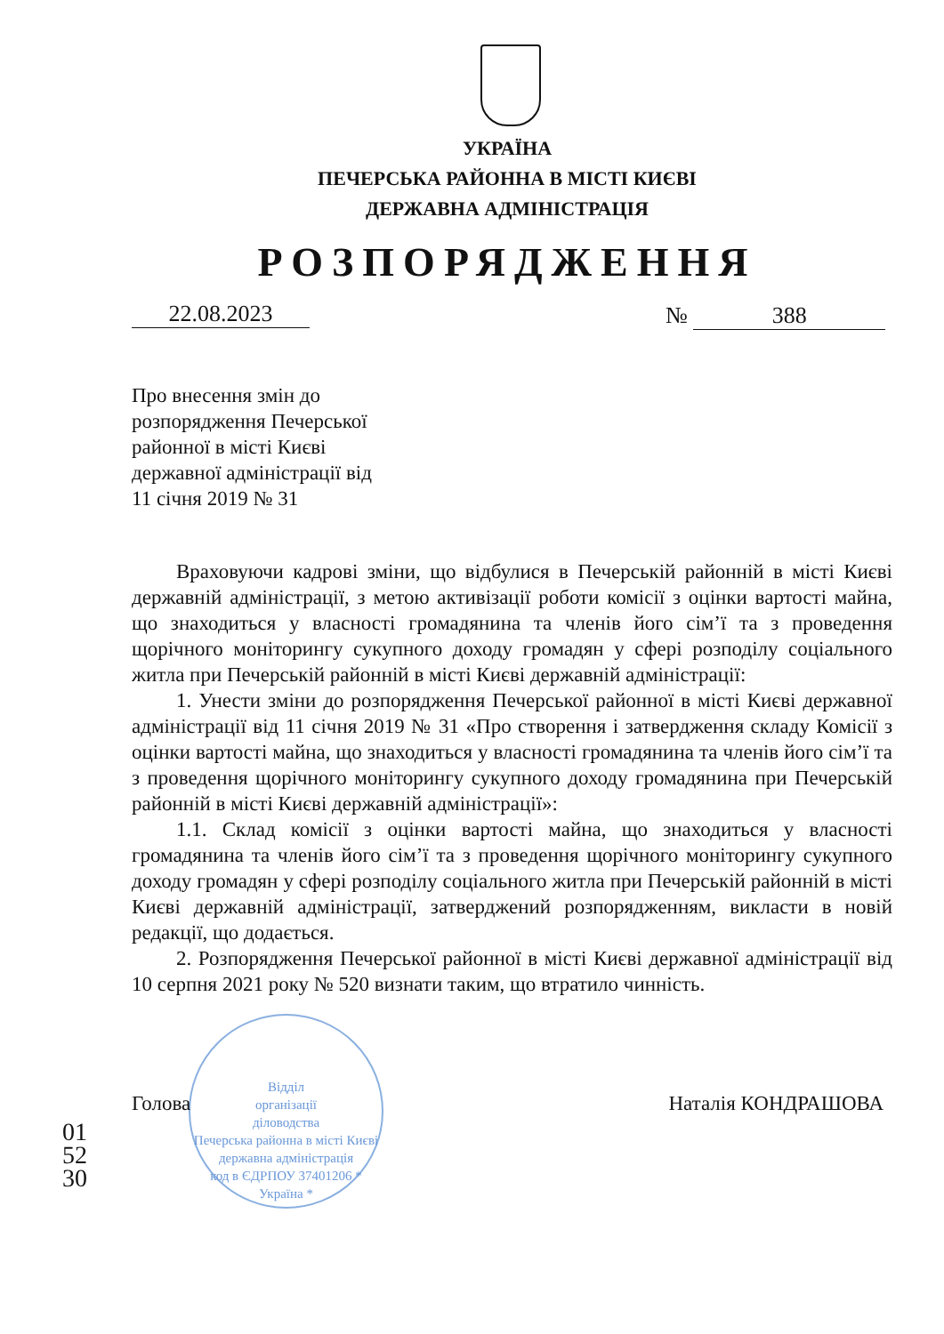УКРАЇНА
ПЕЧЕРСЬКА РАЙОННА В МІСТІ КИЄВІ
ДЕРЖАВНА АДМІНІСТРАЦІЯ
РОЗПОРЯДЖЕННЯ
22.08.2023 № 388
Про внесення змін до
розпорядження Печерської
районної в місті Києві
державної адміністрації від
11 січня 2019 № 31
Враховуючи кадрові зміни, що відбулися в Печерській районній в місті Києві державній адміністрації, з метою активізації роботи комісії з оцінки вартості майна, що знаходиться у власності громадянина та членів його сім’ї та з проведення щорічного моніторингу сукупного доходу громадян у сфері розподілу соціального житла при Печерській районній в місті Києві державній адміністрації:
1. Унести зміни до розпорядження Печерської районної в місті Києві державної адміністрації від 11 січня 2019 № 31 «Про створення і затвердження складу Комісії з оцінки вартості майна, що знаходиться у власності громадянина та членів його сім’ї та з проведення щорічного моніторингу сукупного доходу громадянина при Печерській районній в місті Києві державній адміністрації»:
1.1. Склад комісії з оцінки вартості майна, що знаходиться у власності громадянина та членів його сім’ї та з проведення щорічного моніторингу сукупного доходу громадян у сфері розподілу соціального житла при Печерській районній в місті Києві державній адміністрації, затверджений розпорядженням, викласти в новій редакції, що додається.
2. Розпорядження Печерської районної в місті Києві державної адміністрації від 10 серпня 2021 року № 520 визнати таким, що втратило чинність.
Відділ
організації
діловодства
Печерська районна в місті Києві державна адміністрація
код в ЄДРПОУ 37401206 * Україна *
Голова Наталія КОНДРАШОВА
015230